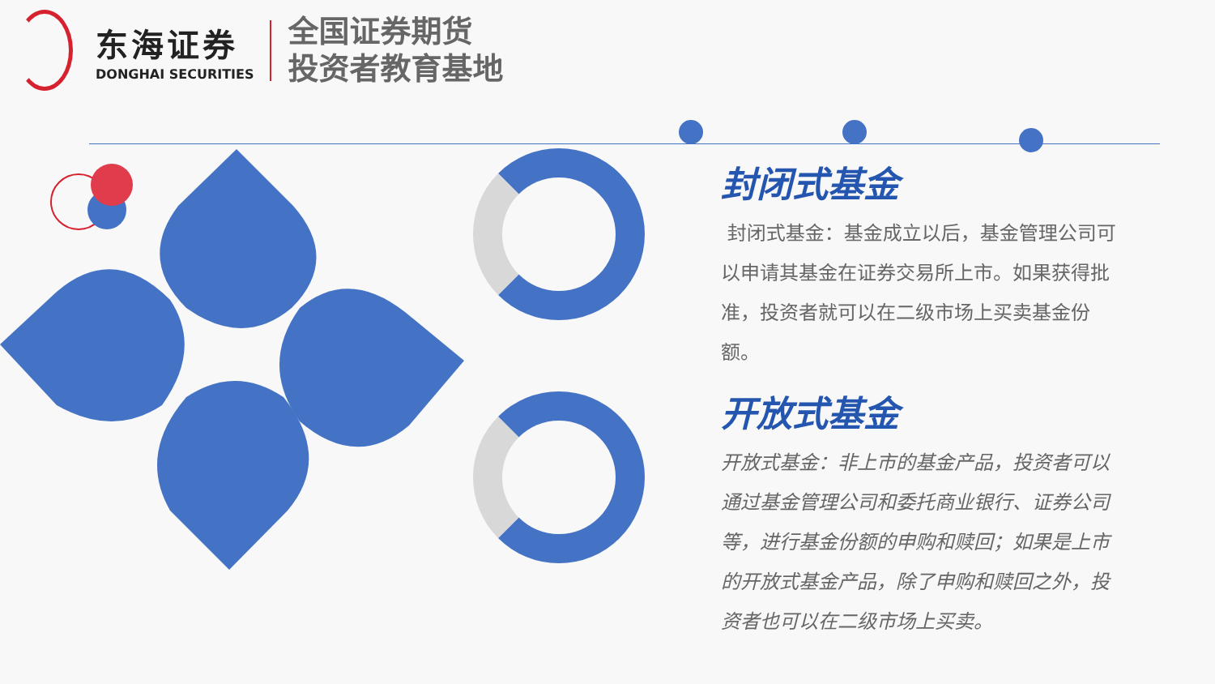东海证券
DONGHAI SECURITIES
全国证券期货
投资者教育基地
封闭式基金
封闭式基金：基金成立以后，基金管理公司可以申请其基金在证券交易所上市。如果获得批准，投资者就可以在二级市场上买卖基金份额。
开放式基金
开放式基金：非上市的基金产品，投资者可以通过基金管理公司和委托商业银行、证券公司等，进行基金份额的申购和赎回；如果是上市的开放式基金产品，除了申购和赎回之外，投资者也可以在二级市场上买卖。